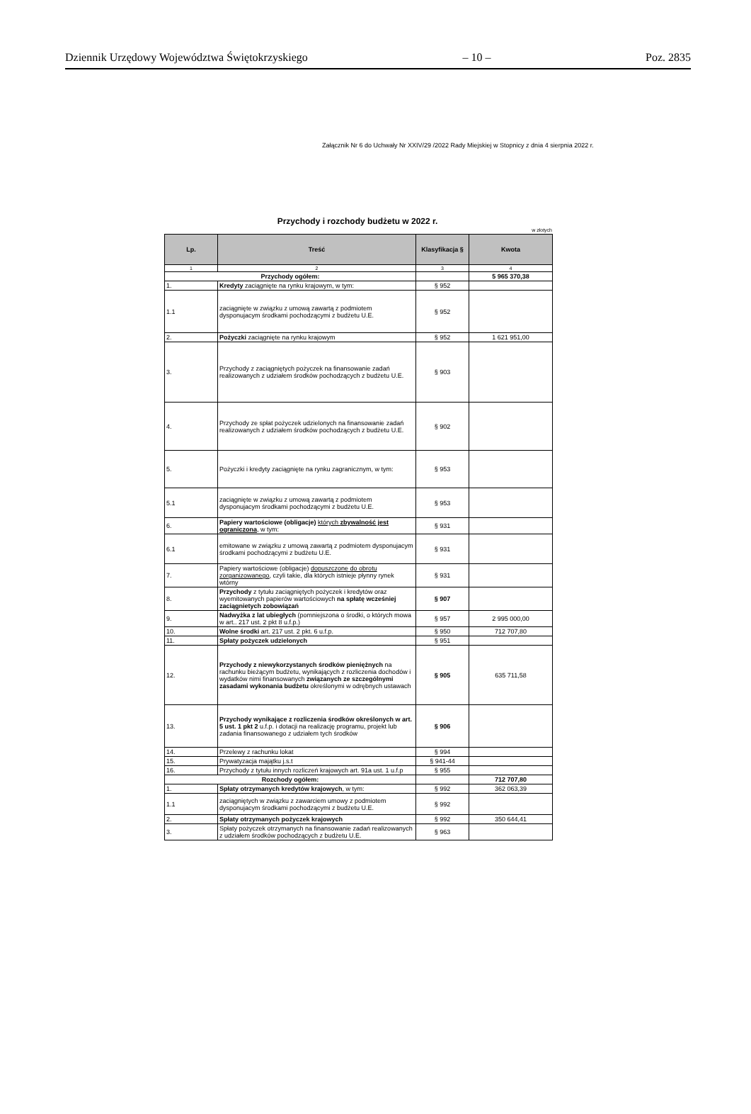Dziennik Urzędowy Województwa Świętokrzyskiego – 10 – Poz. 2835
Załącznik Nr 6 do Uchwały Nr XXIV/29 /2022 Rady Miejskiej w Stopnicy z dnia 4 sierpnia 2022 r.
Przychody i rozchody budżetu w 2022 r.
w złotych
| Lp. | Treść | Klasyfikacja § | Kwota |
| --- | --- | --- | --- |
| 1 | 2 | 3 | 4 |
| Przychody ogółem: | | | 5 965 370,38 |
| 1. | Kredyty zaciągnięte na rynku krajowym, w tym: | § 952 | |
| 1.1 | zaciągnięte w związku z umową zawartą z podmiotem dysponujacym środkami pochodzącymi z budżetu U.E. | § 952 | |
| 2. | Pożyczki zaciągnięte na rynku krajowym | § 952 | 1 621 951,00 |
| 3. | Przychody z zaciągniętych pożyczek na finansowanie zadań realizowanych z udziałem środków pochodzących z budżetu U.E. | § 903 | |
| 4. | Przychody ze spłat pożyczek udzielonych na finansowanie zadań realizowanych z udziałem środków pochodzących z budżetu U.E. | § 902 | |
| 5. | Pożyczki i kredyty zaciągnięte na rynku zagranicznym, w tym: | § 953 | |
| 5.1 | zaciągnięte w związku z umową zawartą z podmiotem dysponujacym środkami pochodzącymi z budżetu U.E. | § 953 | |
| 6. | Papiery wartościowe (obligacje) których zbywalność jest ograniczona , w tym: | § 931 | |
| 6.1 | emitowane w związku z umową zawartą z podmiotem dysponujacym środkami pochodzącymi z budżetu U.E. | § 931 | |
| 7. | Papiery wartościowe (obligacje) dopuszczone do obrotu zorganizowanego , czyli takie, dla których istnieje płynny rynek wtórny | § 931 | |
| 8. | Przychody z tytułu zaciągniętych pożyczek i kredytów oraz wyemitowanych papierów wartościowych na spłatę wcześniej zaciągnietych zobowiązań | § 907 | |
| 9. | Nadwyżka z lat ubiegłych (pomniejszona o środki, o których mowa w art.. 217 ust. 2 pkt 8 u.f.p.) | § 957 | 2 995 000,00 |
| 10. | Wolne środki art. 217 ust. 2 pkt. 6 u.f.p. | § 950 | 712 707,80 |
| 11. | Spłaty pożyczek udzielonych | § 951 | |
| 12. | Przychody z niewykorzystanych środków pieniężnych na rachunku bieżącym budżetu, wynikających z rozliczenia dochodów i wydatków nimi finansowanych związanych ze szczególnymi zasadami wykonania budżetu określonymi w odrębnych ustawach | § 905 | 635 711,58 |
| 13. | Przychody wynikające z rozliczenia środków określonych w art. 5 ust. 1 pkt 2 u.f.p. i dotacji na realizację programu, projekt lub zadania finansowanego z udziałem tych środków | § 906 | |
| 14. | Przelewy z rachunku lokat | § 994 | |
| 15. | Prywatyzacja majątku j.s.t | § 941-44 | |
| 16. | Przychody z tytułu innych rozliczeń krajowych art. 91a ust. 1 u.f.p | § 955 | |
| Rozchody ogółem: | | | 712 707,80 |
| 1. | Spłaty otrzymanych kredytów krajowych , w tym: | § 992 | 362 063,39 |
| 1.1 | zaciągniętych w związku z zawarciem umowy z podmiotem dysponujacym środkami pochodzącymi z budżetu U.E. | § 992 | |
| 2. | Spłaty otrzymanych pożyczek krajowych | § 992 | 350 644,41 |
| 3. | Spłaty pożyczek otrzymanych na finansowanie zadań realizowanych z udziałem środków pochodzących z budżetu U.E. | § 963 | |